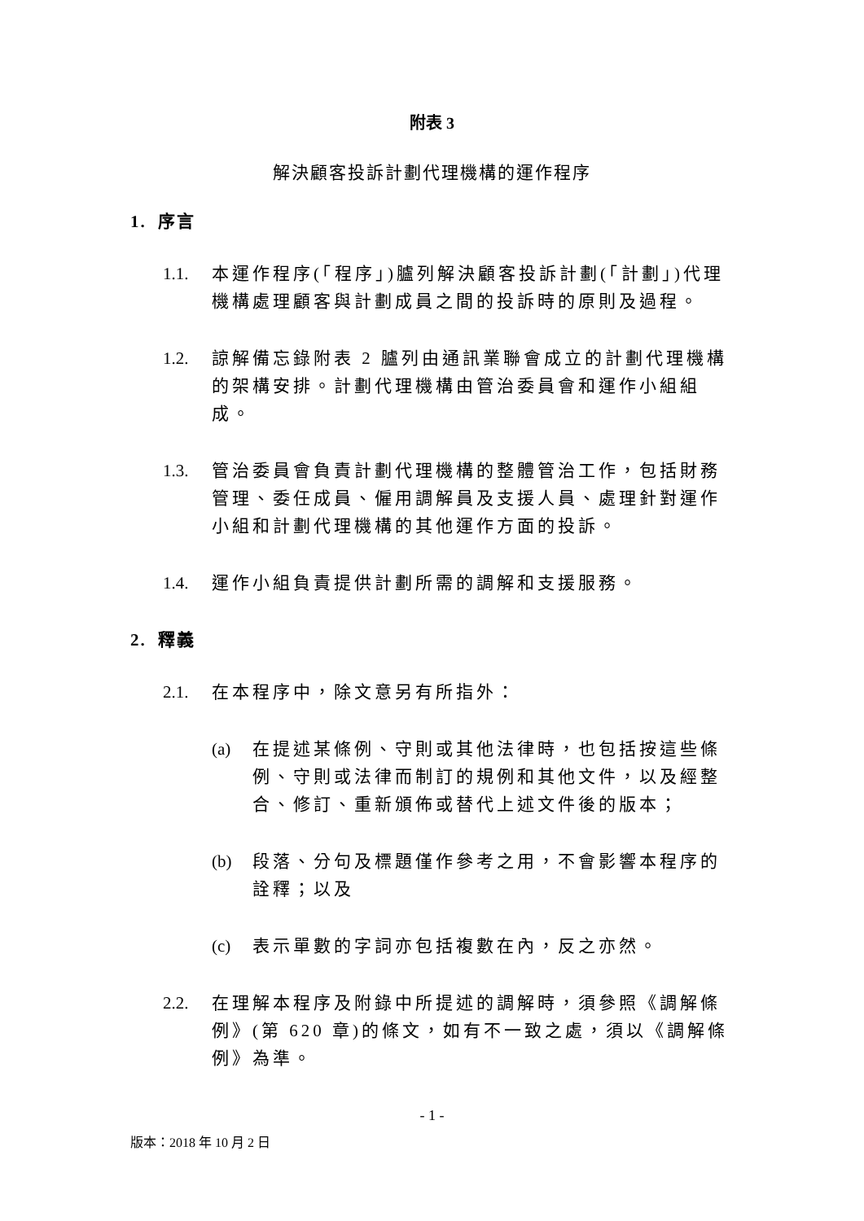附表 3
解決顧客投訴計劃代理機構的運作程序
1. 序言
1.1. 本運作程序(「程序」)臚列解決顧客投訴計劃(「計劃」)代理機構處理顧客與計劃成員之間的投訴時的原則及過程。
1.2. 諒解備忘錄附表 2 臚列由通訊業聯會成立的計劃代理機構的架構安排。計劃代理機構由管治委員會和運作小組組成。
1.3. 管治委員會負責計劃代理機構的整體管治工作，包括財務管理、委任成員、僱用調解員及支援人員、處理針對運作小組和計劃代理機構的其他運作方面的投訴。
1.4. 運作小組負責提供計劃所需的調解和支援服務。
2. 釋義
2.1. 在本程序中，除文意另有所指外：
(a) 在提述某條例、守則或其他法律時，也包括按這些條例、守則或法律而制訂的規例和其他文件，以及經整合、修訂、重新頒佈或替代上述文件後的版本；
(b) 段落、分句及標題僅作參考之用，不會影響本程序的詮釋；以及
(c) 表示單數的字詞亦包括複數在內，反之亦然。
2.2. 在理解本程序及附錄中所提述的調解時，須參照《調解條例》(第 620 章)的條文，如有不一致之處，須以《調解條例》為準。
- 1 -
版本：2018 年 10 月 2 日